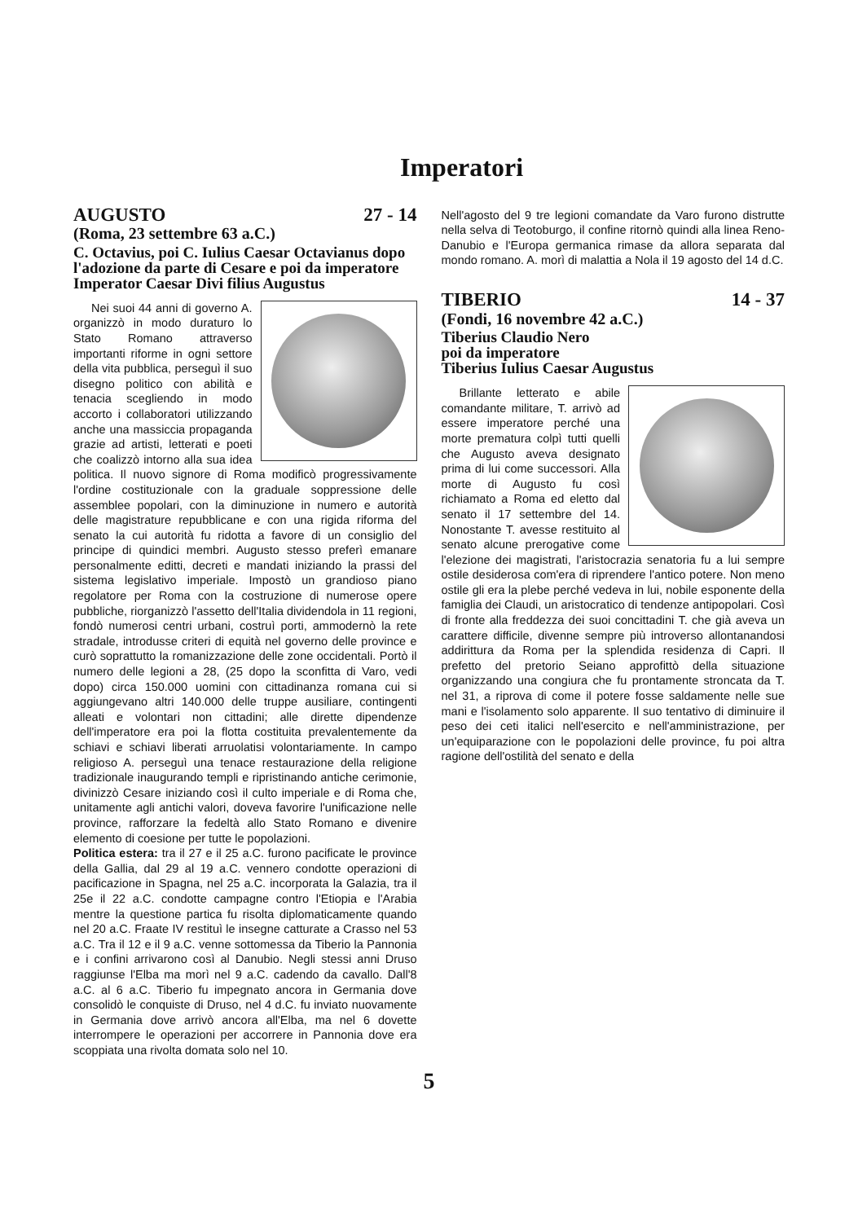Imperatori
AUGUSTO 27 - 14
(Roma, 23 settembre 63 a.C.)
C. Octavius, poi C. Iulius Caesar Octavianus dopo l'adozione da parte di Cesare e poi da imperatore Imperator Caesar Divi filius Augustus
Nei suoi 44 anni di governo A. organizzò in modo duraturo lo Stato Romano attraverso importanti riforme in ogni settore della vita pubblica, perseguì il suo disegno politico con abilità e tenacia scegliendo in modo accorto i collaboratori utilizzando anche una massiccia propaganda grazie ad artisti, letterati e poeti che coalizzò intorno alla sua idea politica. Il nuovo signore di Roma modificò progressivamente l'ordine costituzionale con la graduale soppressione delle assemblee popolari, con la diminuzione in numero e autorità delle magistrature repubblicane e con una rigida riforma del senato la cui autorità fu ridotta a favore di un consiglio del principe di quindici membri. Augusto stesso preferì emanare personalmente editti, decreti e mandati iniziando la prassi del sistema legislativo imperiale. Impostò un grandioso piano regolatore per Roma con la costruzione di numerose opere pubbliche, riorganizzò l'assetto dell'Italia dividendola in 11 regioni, fondò numerosi centri urbani, costruì porti, ammodernò la rete stradale, introdusse criteri di equità nel governo delle province e curò soprattutto la romanizzazione delle zone occidentali. Portò il numero delle legioni a 28, (25 dopo la sconfitta di Varo, vedi dopo) circa 150.000 uomini con cittadinanza romana cui si aggiungevano altri 140.000 delle truppe ausiliare, contingenti alleati e volontari non cittadini; alle dirette dipendenze dell'imperatore era poi la flotta costituita prevalentemente da schiavi e schiavi liberati arruolatisi volontariamente. In campo religioso A. perseguì una tenace restaurazione della religione tradizionale inaugurando templi e ripristinando antiche cerimonie, divinizzò Cesare iniziando così il culto imperiale e di Roma che, unitamente agli antichi valori, doveva favorire l'unificazione nelle province, rafforzare la fedeltà allo Stato Romano e divenire elemento di coesione per tutte le popolazioni.
Politica estera: tra il 27 e il 25 a.C. furono pacificate le province della Gallia, dal 29 al 19 a.C. vennero condotte operazioni di pacificazione in Spagna, nel 25 a.C. incorporata la Galazia, tra il 25e il 22 a.C. condotte campagne contro l'Etiopia e l'Arabia mentre la questione partica fu risolta diplomaticamente quando nel 20 a.C. Fraate IV restituì le insegne catturate a Crasso nel 53 a.C. Tra il 12 e il 9 a.C. venne sottomessa da Tiberio la Pannonia e i confini arrivarono così al Danubio. Negli stessi anni Druso raggiunse l'Elba ma morì nel 9 a.C. cadendo da cavallo. Dall'8 a.C. al 6 a.C. Tiberio fu impegnato ancora in Germania dove consolidò le conquiste di Druso, nel 4 d.C. fu inviato nuovamente in Germania dove arrivò ancora all'Elba, ma nel 6 dovette interrompere le operazioni per accorrere in Pannonia dove era scoppiata una rivolta domata solo nel 10.
Nell'agosto del 9 tre legioni comandate da Varo furono distrutte nella selva di Teotoburgo, il confine ritornò quindi alla linea Reno-Danubio e l'Europa germanica rimase da allora separata dal mondo romano. A. morì di malattia a Nola il 19 agosto del 14 d.C.
TIBERIO 14 - 37
(Fondi, 16 novembre 42 a.C.)
Tiberius Claudio Nero
poi da imperatore
Tiberius Iulius Caesar Augustus
Brillante letterato e abile comandante militare, T. arrivò ad essere imperatore perché una morte prematura colpì tutti quelli che Augusto aveva designato prima di lui come successori. Alla morte di Augusto fu così richiamato a Roma ed eletto dal senato il 17 settembre del 14. Nonostante T. avesse restituito al senato alcune prerogative come l'elezione dei magistrati, l'aristocrazia senatoria fu a lui sempre ostile desiderosa com'era di riprendere l'antico potere. Non meno ostile gli era la plebe perché vedeva in lui, nobile esponente della famiglia dei Claudi, un aristocratico di tendenze antipopolari. Così di fronte alla freddezza dei suoi concittadini T. che già aveva un carattere difficile, divenne sempre più introverso allontanandosi addirittura da Roma per la splendida residenza di Capri. Il prefetto del pretorio Seiano approfittò della situazione organizzando una congiura che fu prontamente stroncata da T. nel 31, a riprova di come il potere fosse saldamente nelle sue mani e l'isolamento solo apparente. Il suo tentativo di diminuire il peso dei ceti italici nell'esercito e nell'amministrazione, per un'equiparazione con le popolazioni delle province, fu poi altra ragione dell'ostilità del senato e della
5